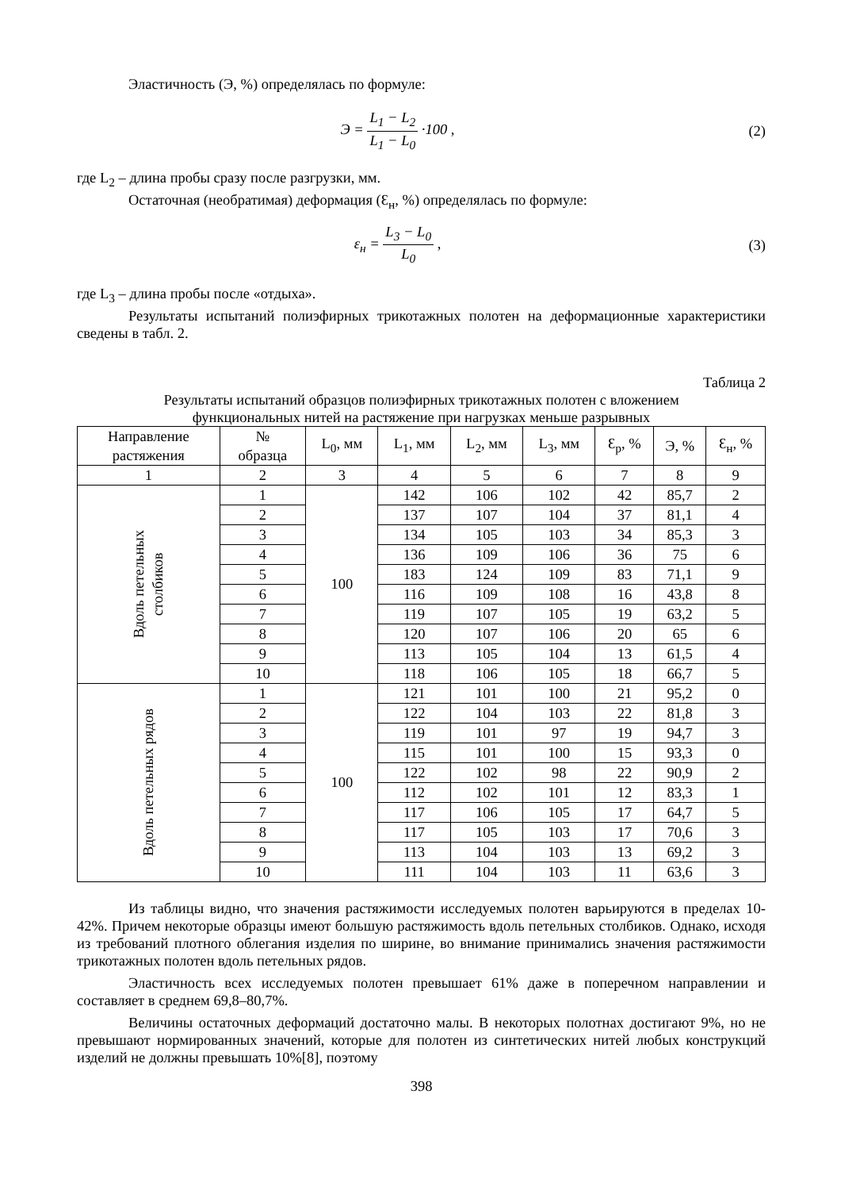Эластичность (Э, %) определялась по формуле:
Э = L<sub>1</sub> − L<sub>2</sub> L<sub>1</sub> − L<sub>0</sub> ·100 , (2)
где L<sub>2</sub> – длина пробы сразу после разгрузки, мм.
Остаточная (необратимая) деформация (Ɛ<sub>н</sub>, %) определялась по формуле:
ε<sub>н</sub> = L<sub>3</sub> − L<sub>0</sub> L<sub>0</sub> , (3)
где L<sub>3</sub> – длина пробы после «отдыха».
Результаты испытаний полиэфирных трикотажных полотен на деформационные характеристики сведены в табл. 2.
Таблица 2
Результаты испытаний образцов полиэфирных трикотажных полотен с вложением
функциональных нитей на растяжение при нагрузках меньше разрывных
| Направление растяжения | № образца | L<sub>0</sub>, мм | L<sub>1</sub>, мм | L<sub>2</sub>, мм | L<sub>3</sub>, мм | Ɛ<sub>р</sub>, % | Э, % | Ɛ<sub>н</sub>, % |
| --- | --- | --- | --- | --- | --- | --- | --- | --- |
| 1 | 2 | 3 | 4 | 5 | 6 | 7 | 8 | 9 |
| Вдоль петельных столбиков | 1 | 100 | 142 | 106 | 102 | 42 | 85,7 | 2 |
| | 2 | | 137 | 107 | 104 | 37 | 81,1 | 4 |
| | 3 | | 134 | 105 | 103 | 34 | 85,3 | 3 |
| | 4 | | 136 | 109 | 106 | 36 | 75 | 6 |
| | 5 | | 183 | 124 | 109 | 83 | 71,1 | 9 |
| | 6 | | 116 | 109 | 108 | 16 | 43,8 | 8 |
| | 7 | | 119 | 107 | 105 | 19 | 63,2 | 5 |
| | 8 | | 120 | 107 | 106 | 20 | 65 | 6 |
| | 9 | | 113 | 105 | 104 | 13 | 61,5 | 4 |
| | 10 | | 118 | 106 | 105 | 18 | 66,7 | 5 |
| Вдоль петельных рядов | 1 | 100 | 121 | 101 | 100 | 21 | 95,2 | 0 |
| | 2 | | 122 | 104 | 103 | 22 | 81,8 | 3 |
| | 3 | | 119 | 101 | 97 | 19 | 94,7 | 3 |
| | 4 | | 115 | 101 | 100 | 15 | 93,3 | 0 |
| | 5 | | 122 | 102 | 98 | 22 | 90,9 | 2 |
| | 6 | | 112 | 102 | 101 | 12 | 83,3 | 1 |
| | 7 | | 117 | 106 | 105 | 17 | 64,7 | 5 |
| | 8 | | 117 | 105 | 103 | 17 | 70,6 | 3 |
| | 9 | | 113 | 104 | 103 | 13 | 69,2 | 3 |
| | 10 | | 111 | 104 | 103 | 11 | 63,6 | 3 |
Из таблицы видно, что значения растяжимости исследуемых полотен варьируются в пределах 10-42%. Причем некоторые образцы имеют большую растяжимость вдоль петельных столбиков. Однако, исходя из требований плотного облегания изделия по ширине, во внимание принимались значения растяжимости трикотажных полотен вдоль петельных рядов.
Эластичность всех исследуемых полотен превышает 61% даже в поперечном направлении и составляет в среднем 69,8–80,7%.
Величины остаточных деформаций достаточно малы. В некоторых полотнах достигают 9%, но не превышают нормированных значений, которые для полотен из синтетических нитей любых конструкций изделий не должны превышать 10%[8], поэтому
398